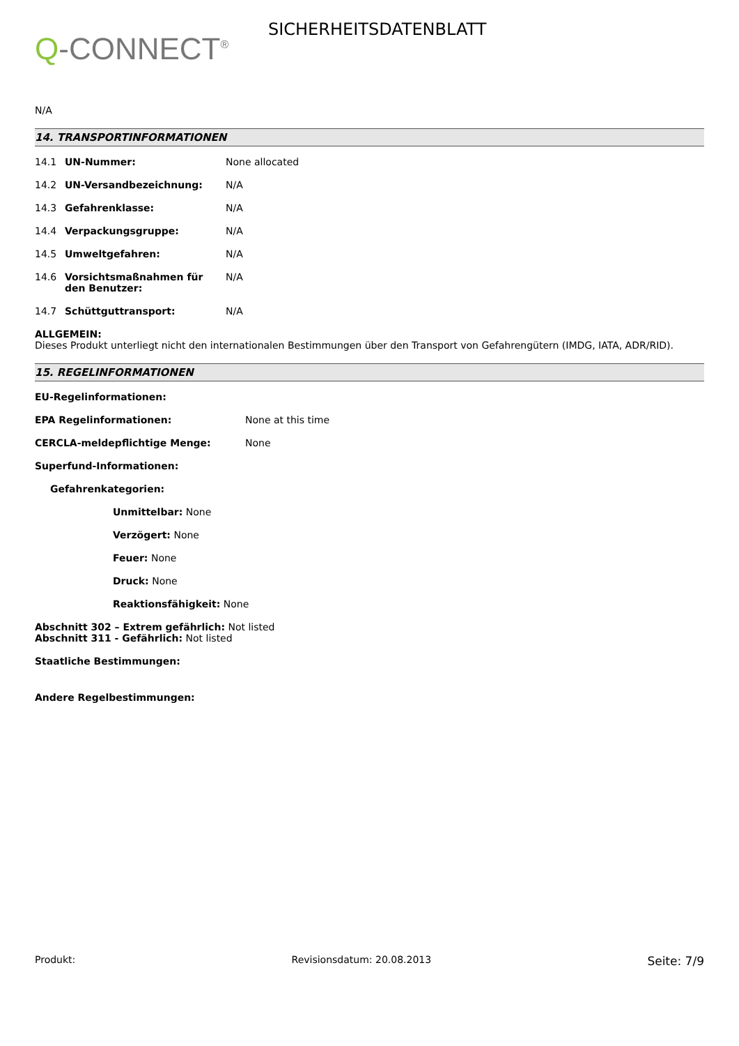Q-CONNECT<sup>®</sup>
SICHERHEITSDATENBLATT
N/A
14. TRANSPORTINFORMATIONEN
14.1 UN-Nummer: None allocated
14.2 UN-Versandbezeichnung: N/A
14.3 Gefahrenklasse: N/A
14.4 Verpackungsgruppe: N/A
14.5 Umweltgefahren: N/A
14.6 Vorsichtsmaßnahmen für den Benutzer:
N/A
14.7 Schüttguttransport: N/A
ALLGEMEIN:
Dieses Produkt unterliegt nicht den internationalen Bestimmungen über den Transport von Gefahrengütern (IMDG, IATA, ADR/RID).
15. REGELINFORMATIONEN
EU-Regelinformationen:
EPA Regelinformationen: None at this time
CERCLA-meldepflichtige Menge: None
Superfund-Informationen:
Gefahrenkategorien:
Unmittelbar: None
Verzögert: None
Feuer: None
Druck: None
Reaktionsfähigkeit: None
Abschnitt 302 – Extrem gefährlich: Not listed
Abschnitt 311 - Gefährlich: Not listed
Staatliche Bestimmungen:
Andere Regelbestimmungen:
Produkt: Revisionsdatum: 20.08.2013 Seite: 7/9